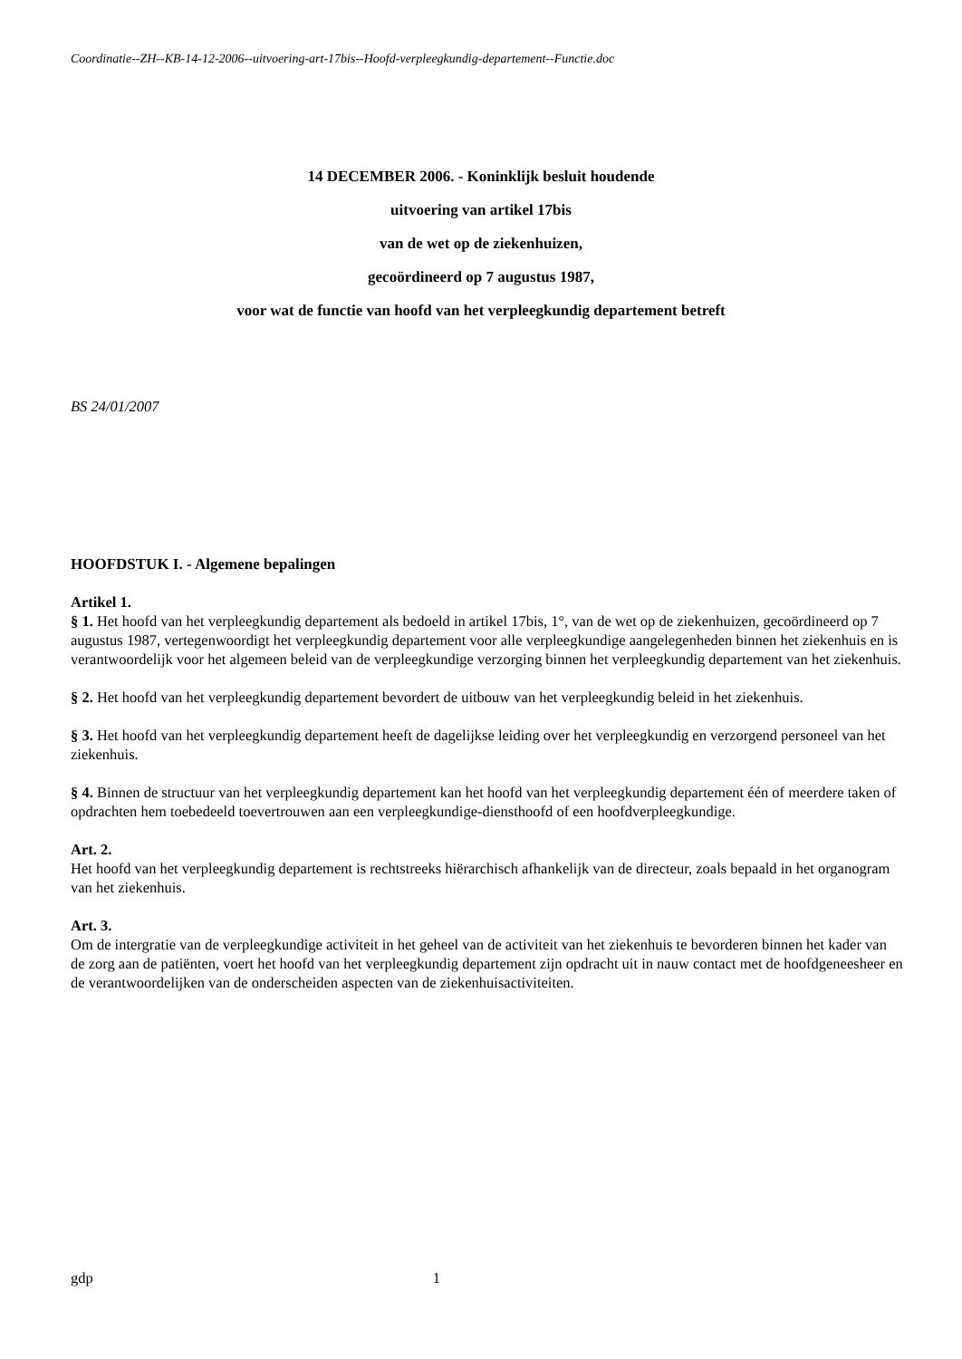Coordinatie--ZH--KB-14-12-2006--uitvoering-art-17bis--Hoofd-verpleegkundig-departement--Functie.doc
14 DECEMBER 2006. - Koninklijk besluit houdende
uitvoering van artikel 17bis
van de wet op de ziekenhuizen,
gecoördineerd op 7 augustus 1987,
voor wat de functie van hoofd van het verpleegkundig departement betreft
BS 24/01/2007
HOOFDSTUK I. - Algemene bepalingen
Artikel 1.
§ 1. Het hoofd van het verpleegkundig departement als bedoeld in artikel 17bis, 1°, van de wet op de ziekenhuizen, gecoördineerd op 7 augustus 1987, vertegenwoordigt het verpleegkundig departement voor alle verpleegkundige aangelegenheden binnen het ziekenhuis en is verantwoordelijk voor het algemeen beleid van de verpleegkundige verzorging binnen het verpleegkundig departement van het ziekenhuis.
§ 2. Het hoofd van het verpleegkundig departement bevordert de uitbouw van het verpleegkundig beleid in het ziekenhuis.
§ 3. Het hoofd van het verpleegkundig departement heeft de dagelijkse leiding over het verpleegkundig en verzorgend personeel van het ziekenhuis.
§ 4. Binnen de structuur van het verpleegkundig departement kan het hoofd van het verpleegkundig departement één of meerdere taken of opdrachten hem toebedeeld toevertrouwen aan een verpleegkundige-diensthoofd of een hoofdverpleegkundige.
Art. 2.
Het hoofd van het verpleegkundig departement is rechtstreeks hiërarchisch afhankelijk van de directeur, zoals bepaald in het organogram van het ziekenhuis.
Art. 3.
Om de intergratie van de verpleegkundige activiteit in het geheel van de activiteit van het ziekenhuis te bevorderen binnen het kader van de zorg aan de patiënten, voert het hoofd van het verpleegkundig departement zijn opdracht uit in nauw contact met de hoofdgeneesheer en de verantwoordelijken van de onderscheiden aspecten van de ziekenhuisactiviteiten.
gdp 1